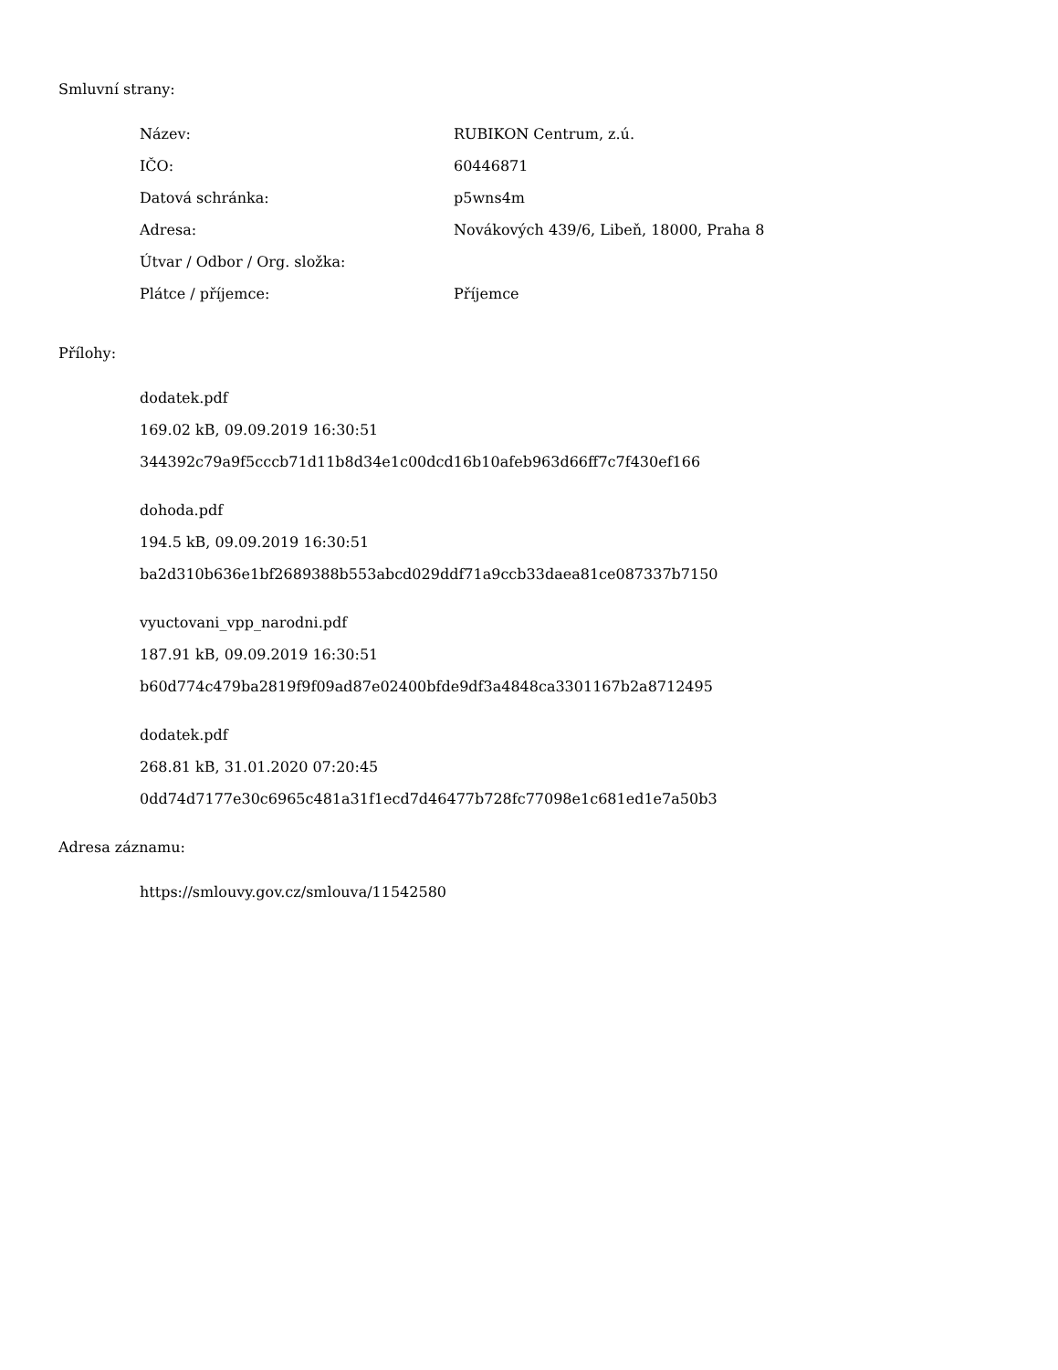Smluvní strany:
| Název: | RUBIKON Centrum, z.ú. |
| IČO: | 60446871 |
| Datová schránka: | p5wns4m |
| Adresa: | Novákových 439/6, Libeň, 18000, Praha 8 |
| Útvar / Odbor / Org. složka: | |
| Plátce / příjemce: | Příjemce |
Přílohy:
dodatek.pdf
169.02 kB, 09.09.2019 16:30:51
344392c79a9f5cccb71d11b8d34e1c00dcd16b10afeb963d66ff7c7f430ef166
dohoda.pdf
194.5 kB, 09.09.2019 16:30:51
ba2d310b636e1bf2689388b553abcd029ddf71a9ccb33daea81ce087337b7150
vyuctovani_vpp_narodni.pdf
187.91 kB, 09.09.2019 16:30:51
b60d774c479ba2819f9f09ad87e02400bfde9df3a4848ca3301167b2a8712495
dodatek.pdf
268.81 kB, 31.01.2020 07:20:45
0dd74d7177e30c6965c481a31f1ecd7d46477b728fc77098e1c681ed1e7a50b3
Adresa záznamu:
https://smlouvy.gov.cz/smlouva/11542580